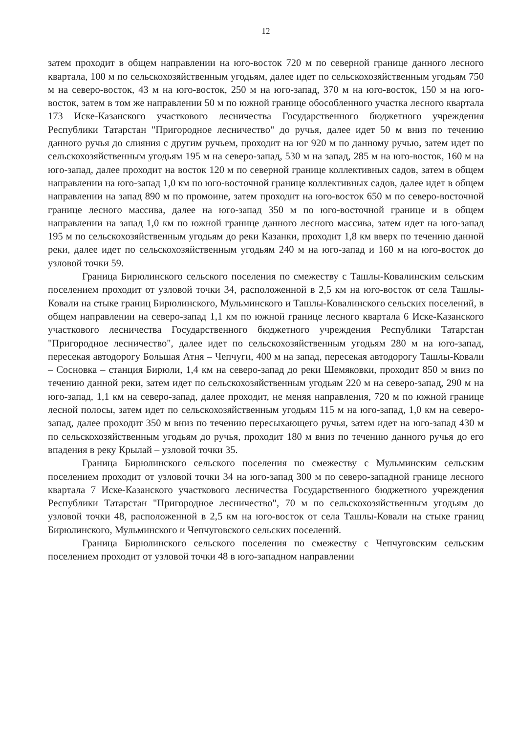12
затем проходит в общем направлении на юго-восток 720 м по северной границе данного лесного квартала, 100 м по сельскохозяйственным угодьям, далее идет по сельскохозяйственным угодьям 750 м на северо-восток, 43 м на юго-восток, 250 м на юго-запад, 370 м на юго-восток, 150 м на юго-восток, затем в том же направлении 50 м по южной границе обособленного участка лесного квартала 173 Иске-Казанского участкового лесничества Государственного бюджетного учреждения Республики Татарстан "Пригородное лесничество" до ручья, далее идет 50 м вниз по течению данного ручья до слияния с другим ручьем, проходит на юг 920 м по данному ручью, затем идет по сельскохозяйственным угодьям 195 м на северо-запад, 530 м на запад, 285 м на юго-восток, 160 м на юго-запад, далее проходит на восток 120 м по северной границе коллективных садов, затем в общем направлении на юго-запад 1,0 км по юго-восточной границе коллективных садов, далее идет в общем направлении на запад 890 м по промоине, затем проходит на юго-восток 650 м по северо-восточной границе лесного массива, далее на юго-запад 350 м по юго-восточной границе и в общем направлении на запад 1,0 км по южной границе данного лесного массива, затем идет на юго-запад 195 м по сельскохозяйственным угодьям до реки Казанки, проходит 1,8 км вверх по течению данной реки, далее идет по сельскохозяйственным угодьям 240 м на юго-запад и 160 м на юго-восток до узловой точки 59.
Граница Бирюлинского сельского поселения по смежеству с Ташлы-Ковалинским сельским поселением проходит от узловой точки 34, расположенной в 2,5 км на юго-восток от села Ташлы-Ковали на стыке границ Бирюлинского, Мульминского и Ташлы-Ковалинского сельских поселений, в общем направлении на северо-запад 1,1 км по южной границе лесного квартала 6 Иске-Казанского участкового лесничества Государственного бюджетного учреждения Республики Татарстан "Пригородное лесничество", далее идет по сельскохозяйственным угодьям 280 м на юго-запад, пересекая автодорогу Большая Атня – Чепчуги, 400 м на запад, пересекая автодорогу Ташлы-Ковали – Сосновка – станция Бирюли, 1,4 км на северо-запад до реки Шемяковки, проходит 850 м вниз по течению данной реки, затем идет по сельскохозяйственным угодьям 220 м на северо-запад, 290 м на юго-запад, 1,1 км на северо-запад, далее проходит, не меняя направления, 720 м по южной границе лесной полосы, затем идет по сельскохозяйственным угодьям 115 м на юго-запад, 1,0 км на северо-запад, далее проходит 350 м вниз по течению пересыхающего ручья, затем идет на юго-запад 430 м по сельскохозяйственным угодьям до ручья, проходит 180 м вниз по течению данного ручья до его впадения в реку Крылай – узловой точки 35.
Граница Бирюлинского сельского поселения по смежеству с Мульминским сельским поселением проходит от узловой точки 34 на юго-запад 300 м по северо-западной границе лесного квартала 7 Иске-Казанского участкового лесничества Государственного бюджетного учреждения Республики Татарстан "Пригородное лесничество", 70 м по сельскохозяйственным угодьям до узловой точки 48, расположенной в 2,5 км на юго-восток от села Ташлы-Ковали на стыке границ Бирюлинского, Мульминского и Чепчуговского сельских поселений.
Граница Бирюлинского сельского поселения по смежеству с Чепчуговским сельским поселением проходит от узловой точки 48 в юго-западном направлении